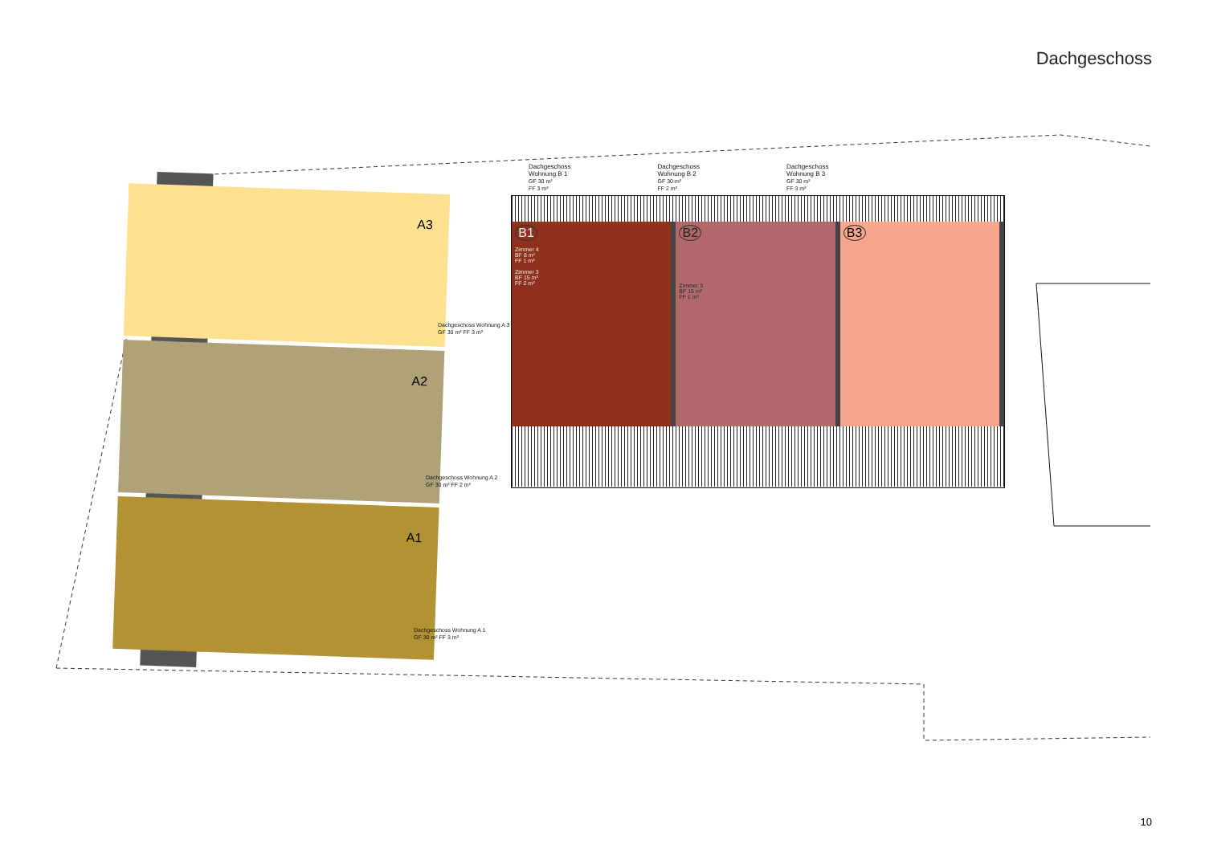Dachgeschoss
A3
A2
A1
Dachgeschoss Wohnung A 3
GF 30 m² FF 3 m²
Dachgeschoss Wohnung A 2
GF 30 m² FF 2 m²
Dachgeschoss Wohnung A 1
GF 30 m² FF 3 m²
Dachgeschoss
Wohnung B 1
GF 30 m²
FF 3 m²
Dachgeschoss
Wohnung B 2
GF 30 m²
FF 2 m²
Dachgeschoss
Wohnung B 3
GF 30 m²
FF 3 m²
B1
Zimmer 4
BF 8 m²
FF 1 m²
Zimmer 3
BF 15 m²
FF 2 m²
B2
Zimmer 3
BF 15 m²
FF 1 m²
B3
10